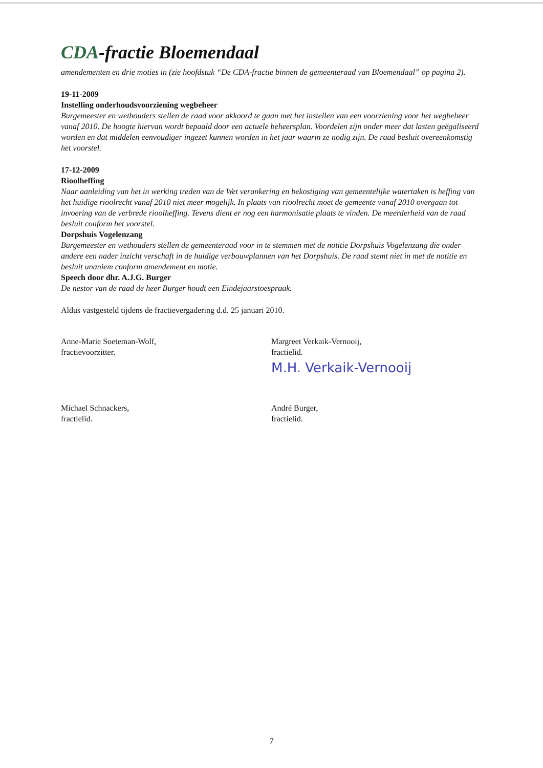CDA-fractie Bloemendaal
amendementen en drie moties in (zie hoofdstuk “De CDA-fractie binnen de gemeenteraad van Bloemendaal” op pagina 2).
19-11-2009
Instelling onderhoudsvoorziening wegbeheer
Burgemeester en wethouders stellen de raad voor akkoord te gaan met het instellen van een voorziening voor het wegbeheer vanaf 2010. De hoogte hiervan wordt bepaald door een actuele beheersplan. Voordelen zijn onder meer dat lasten geëgaliseerd worden en dat middelen eenvoudiger ingezet kunnen worden in het jaar waarin ze nodig zijn. De raad besluit overeenkomstig het voorstel.
17-12-2009
Rioolheffing
Naar aanleiding van het in werking treden van de Wet verankering en bekostiging van gemeentelijke watertaken is heffing van het huidige rioolrecht vanaf 2010 niet meer mogelijk. In plaats van rioolrecht moet de gemeente vanaf 2010 overgaan tot invoering van de verbrede rioolheffing. Tevens dient er nog een harmonisatie plaats te vinden. De meerderheid van de raad besluit conform het voorstel.
Dorpshuis Vogelenzang
Burgemeester en wethouders stellen de gemeenteraad voor in te stemmen met de notitie Dorpshuis Vogelenzang die onder andere een nader inzicht verschaft in de huidige verbouwplannen van het Dorpshuis. De raad stemt niet in met de notitie en besluit unaniem conform amendement en motie.
Speech door dhr. A.J.G. Burger
De nestor van de raad de heer Burger houdt een Eindejaarstoespraak.
Aldus vastgesteld tijdens de fractievergadering d.d. 25 januari 2010.
Anne-Marie Soeteman-Wolf,
fractievoorzitter.
Margreet Verkaik-Vernooij,
fractielid.
M.H. Verkaik-Vernooij
Michael Schnackers,
fractielid.
André Burger,
fractielid.
7